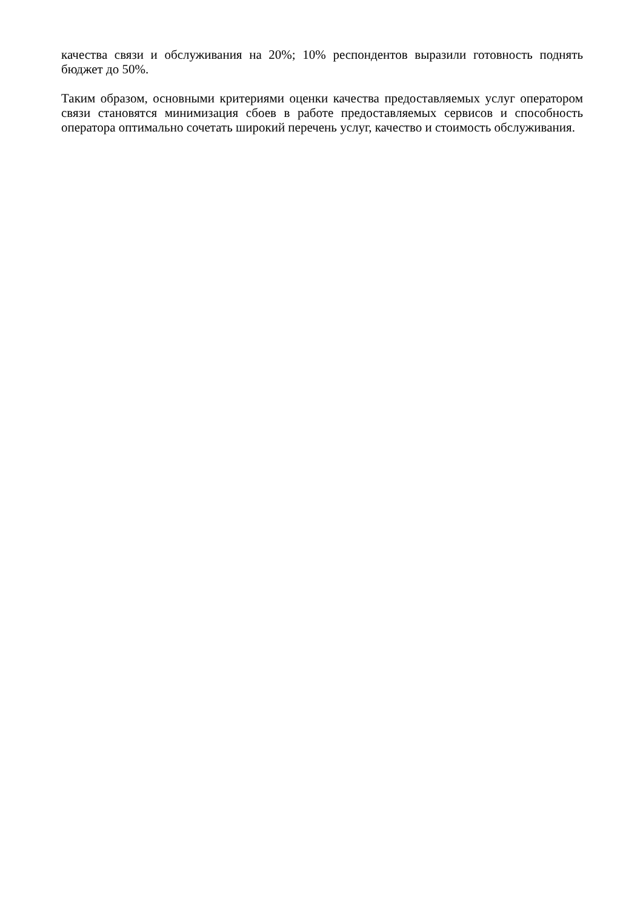качества связи и обслуживания на 20%; 10% респондентов выразили готовность поднять бюджет до 50%.
Таким образом, основными критериями оценки качества предоставляемых услуг оператором связи становятся минимизация сбоев в работе предоставляемых сервисов и способность оператора оптимально сочетать широкий перечень услуг, качество и стоимость обслуживания.